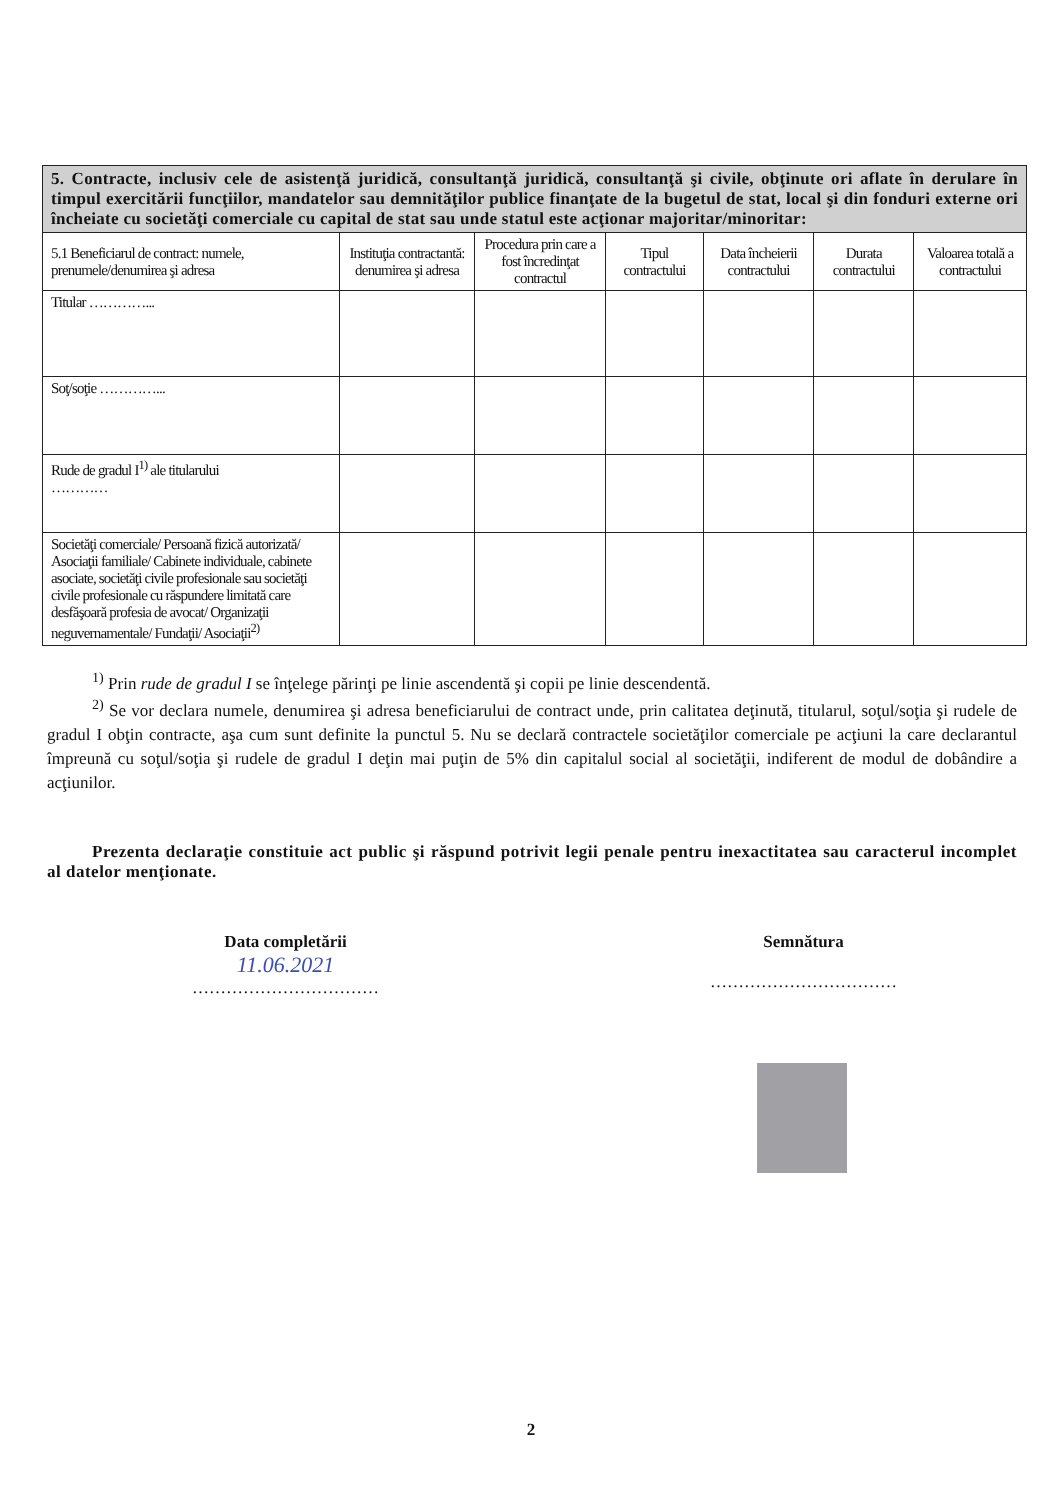| 5. Contracte, inclusiv cele de asistenţă juridică, consultanţă juridică, consultanţă şi civile, obţinute ori aflate în derulare în timpul exercitării funcţiilor, mandatelor sau demnităţilor publice finanţate de la bugetul de stat, local şi din fonduri externe ori încheiate cu societăţi comerciale cu capital de stat sau unde statul este acţionar majoritar/minoritar: | | | | | | |
| 5.1 Beneficiarul de contract: numele, prenumele/denumirea şi adresa | Instituţia contractantă: denumirea şi adresa | Procedura prin care a fost încredinţat contractul | Tipul contractului | Data încheierii contractului | Durata contractului | Valoarea totală a contractului |
| Titular …………... | | | | | | |
| Soţ/soţie …………... | | | | | | |
| Rude de gradul I<sup>1)</sup> ale titularului ………… | | | | | | |
| Societăţi comerciale/ Persoană fizică autorizată/ Asociaţii familiale/ Cabinete individuale, cabinete asociate, societăţi civile profesionale sau societăţi civile profesionale cu răspundere limitată care desfăşoară profesia de avocat/ Organizaţii neguvernamentale/ Fundaţii/ Asociaţii<sup>2)</sup> | | | | | | |
<sup>1)</sup> Prin rude de gradul I se înţelege părinţi pe linie ascendentă şi copii pe linie descendentă.
<sup>2)</sup> Se vor declara numele, denumirea şi adresa beneficiarului de contract unde, prin calitatea deţinută, titularul, soţul/soţia şi rudele de gradul I obţin contracte, aşa cum sunt definite la punctul 5. Nu se declară contractele societăţilor comerciale pe acţiuni la care declarantul împreună cu soţul/soţia şi rudele de gradul I deţin mai puţin de 5% din capitalul social al societăţii, indiferent de modul de dobândire a acţiunilor.
Prezenta declaraţie constituie act public şi răspund potrivit legii penale pentru inexactitatea sau caracterul incomplet al datelor menţionate.
Data completării
11.06.2021
……………………………
Semnătura
……………………………
2